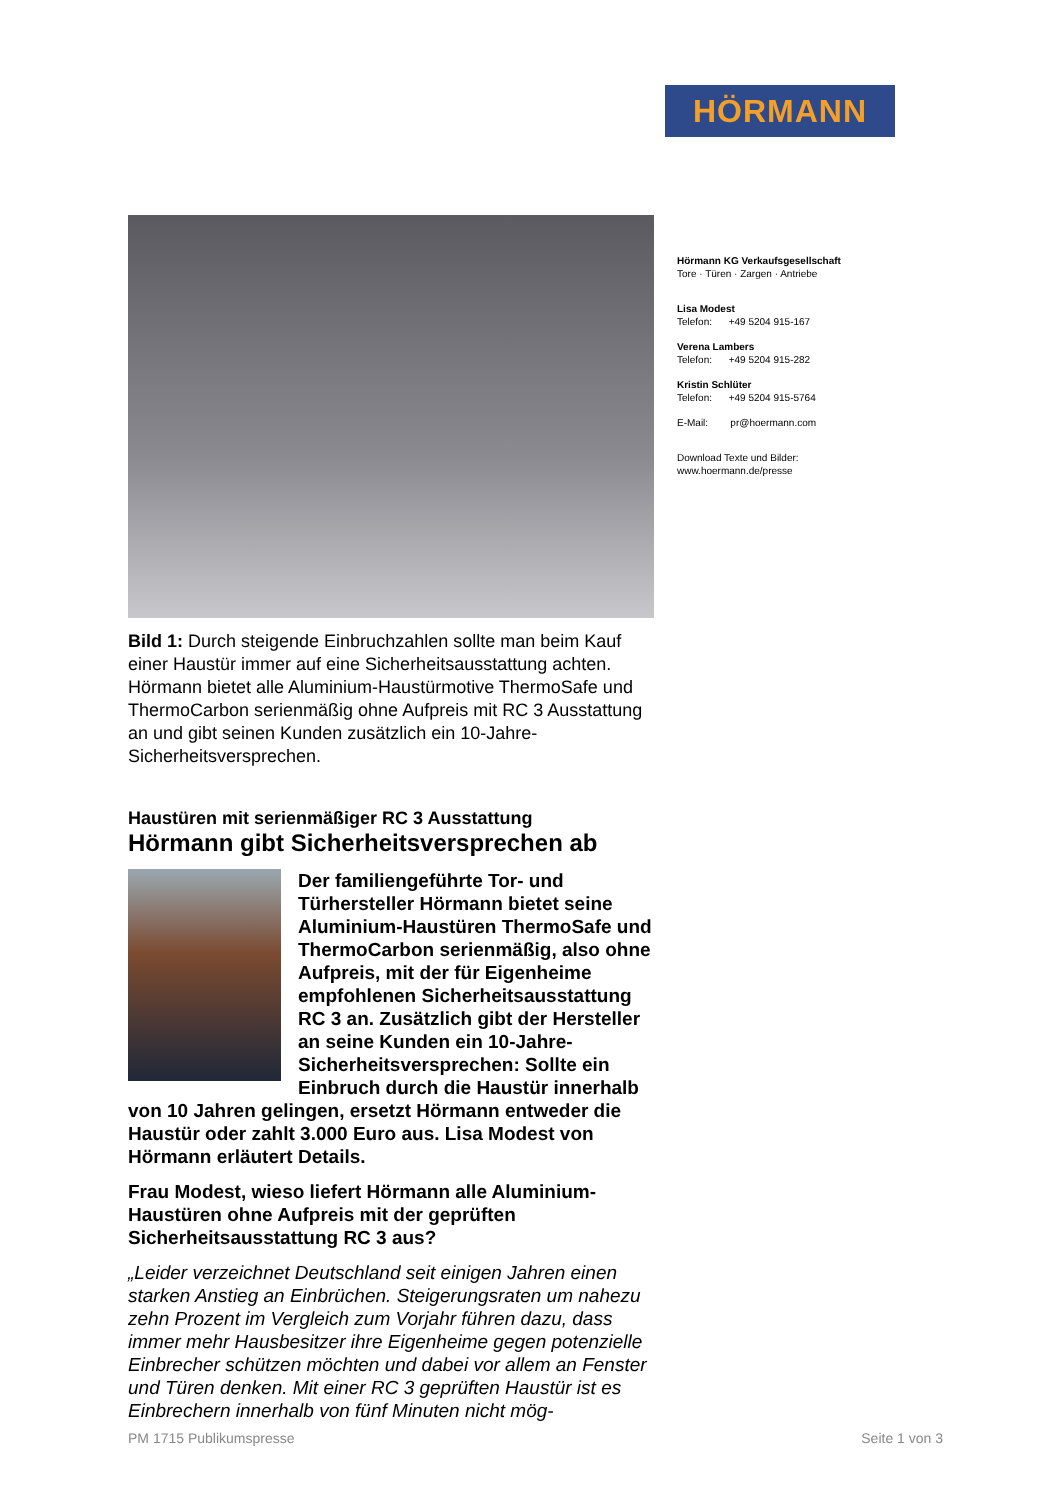HÖRMANN
Hörmann KG Verkaufsgesellschaft
Tore · Türen · Zargen · Antriebe
Lisa Modest
Telefon: +49 5204 915-167
Verena Lambers
Telefon: +49 5204 915-282
Kristin Schlüter
Telefon: +49 5204 915-5764
E-Mail: pr@hoermann.com
Download Texte und Bilder:
www.hoermann.de/presse
Bild 1: Durch steigende Einbruchzahlen sollte man beim Kauf einer Haustür immer auf eine Sicherheitsausstattung achten. Hörmann bietet alle Aluminium-Haustürmotive ThermoSafe und ThermoCarbon serienmäßig ohne Aufpreis mit RC 3 Ausstattung an und gibt seinen Kunden zusätzlich ein 10-Jahre-Sicherheitsversprechen.
Haustüren mit serienmäßiger RC 3 Ausstattung
Hörmann gibt Sicherheitsversprechen ab
Der familiengeführte Tor- und Türhersteller Hörmann bietet seine Aluminium-Haustüren ThermoSafe und ThermoCarbon serienmäßig, also ohne Aufpreis, mit der für Eigenheime empfohlenen Sicherheitsausstattung RC 3 an. Zusätzlich gibt der Hersteller an seine Kunden ein 10-Jahre-Sicherheitsversprechen: Sollte ein Einbruch durch die Haustür innerhalb von 10 Jahren gelingen, ersetzt Hörmann entweder die Haustür oder zahlt 3.000 Euro aus. Lisa Modest von Hörmann erläutert Details.
Frau Modest, wieso liefert Hörmann alle Aluminium-Haustüren ohne Aufpreis mit der geprüften Sicherheitsausstattung RC 3 aus?
„Leider verzeichnet Deutschland seit einigen Jahren einen starken Anstieg an Einbrüchen. Steigerungsraten um nahezu zehn Prozent im Vergleich zum Vorjahr führen dazu, dass immer mehr Hausbesitzer ihre Eigenheime gegen potenzielle Einbrecher schützen möchten und dabei vor allem an Fenster und Türen denken. Mit einer RC 3 geprüften Haustür ist es Einbrechern innerhalb von fünf Minuten nicht mög-
PM 1715 Publikumspresse Seite 1 von 3